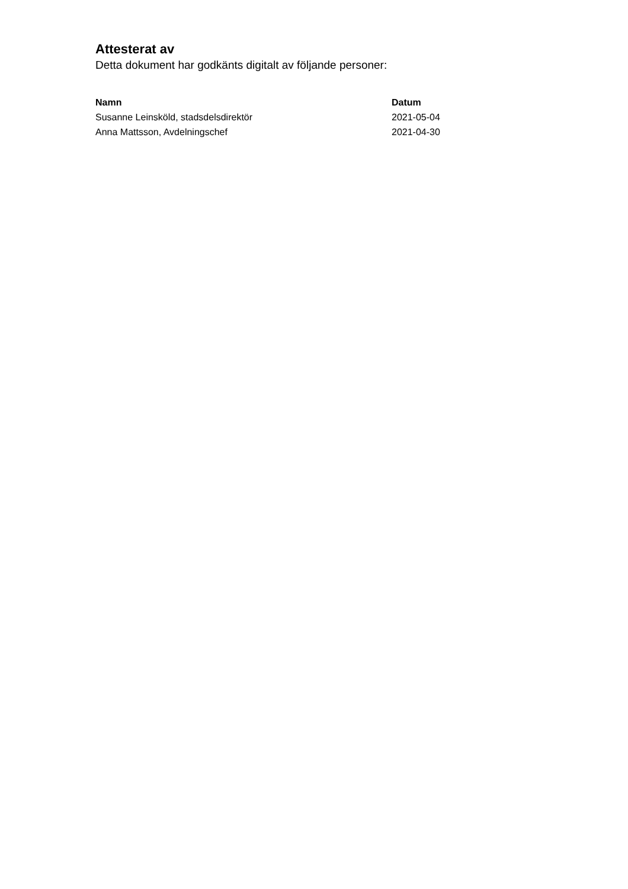Attesterat av
Detta dokument har godkänts digitalt av följande personer:
| Namn | Datum |
| --- | --- |
| Susanne Leinsköld, stadsdelsdirektör | 2021-05-04 |
| Anna Mattsson, Avdelningschef | 2021-04-30 |